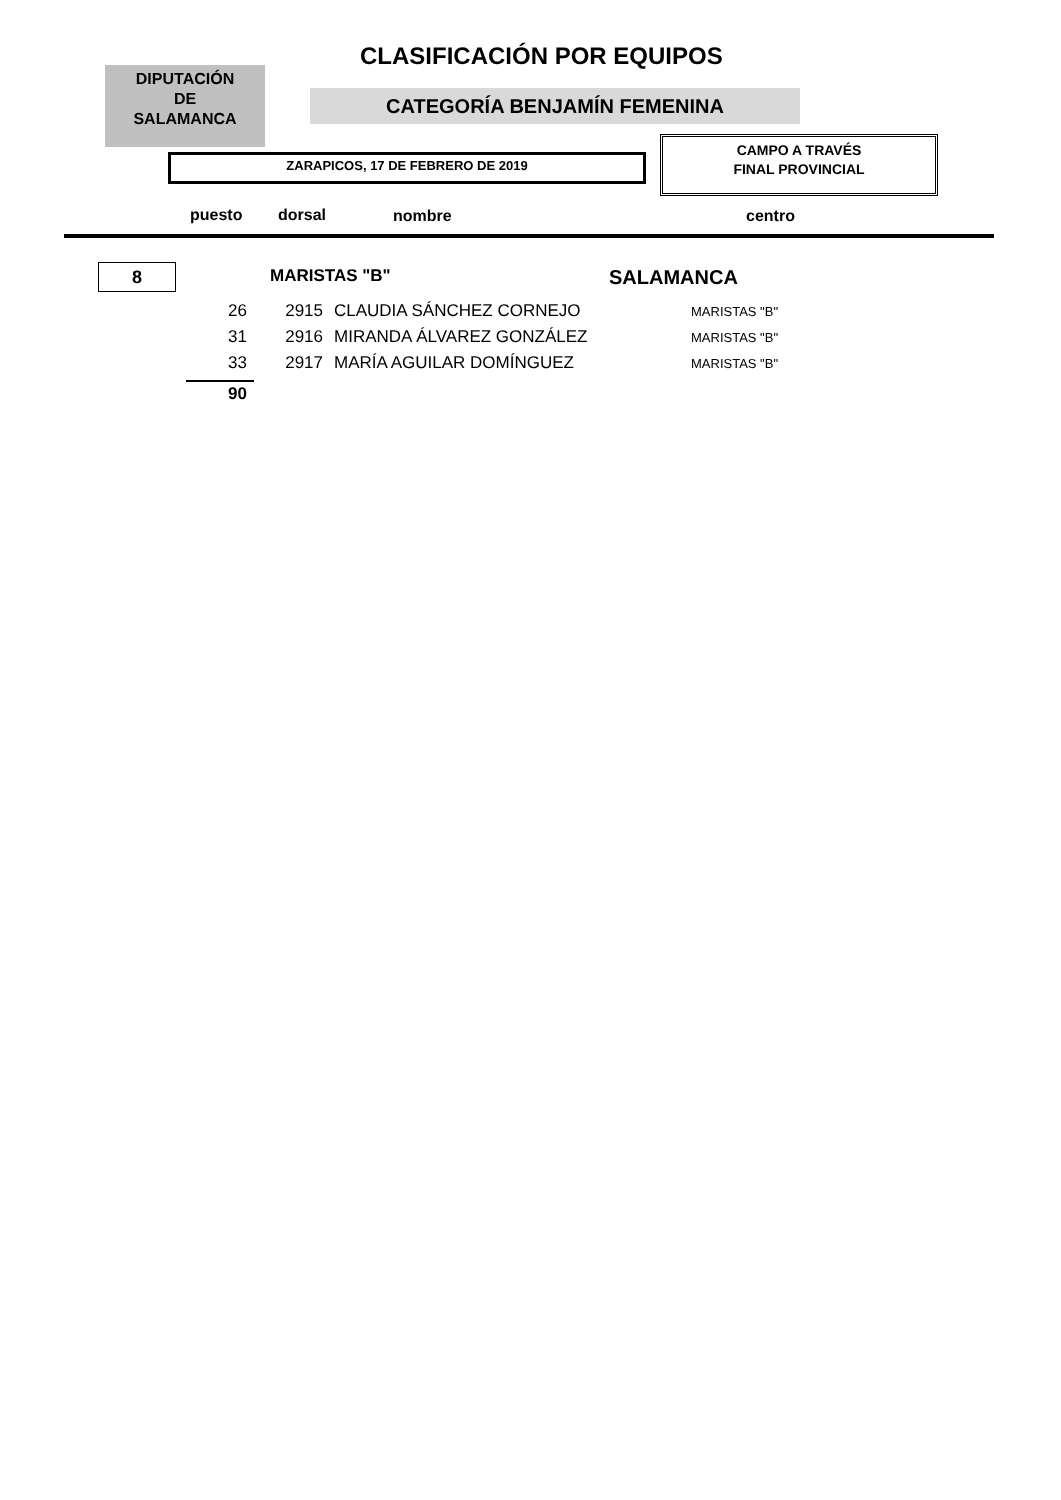CLASIFICACIÓN POR EQUIPOS
DIPUTACIÓN
DE
SALAMANCA
CATEGORÍA BENJAMÍN FEMENINA
CAMPO A TRAVÉS
FINAL PROVINCIAL
ZARAPICOS, 17 DE FEBRERO DE 2019
puesto dorsal nombre centro
8 MARISTAS "B" SALAMANCA
| 26 | 2915 | CLAUDIA SÁNCHEZ CORNEJO | MARISTAS "B" |
| 31 | 2916 | MIRANDA ÁLVAREZ GONZÁLEZ | MARISTAS "B" |
| 33 | 2917 | MARÍA AGUILAR DOMÍNGUEZ | MARISTAS "B" |
90